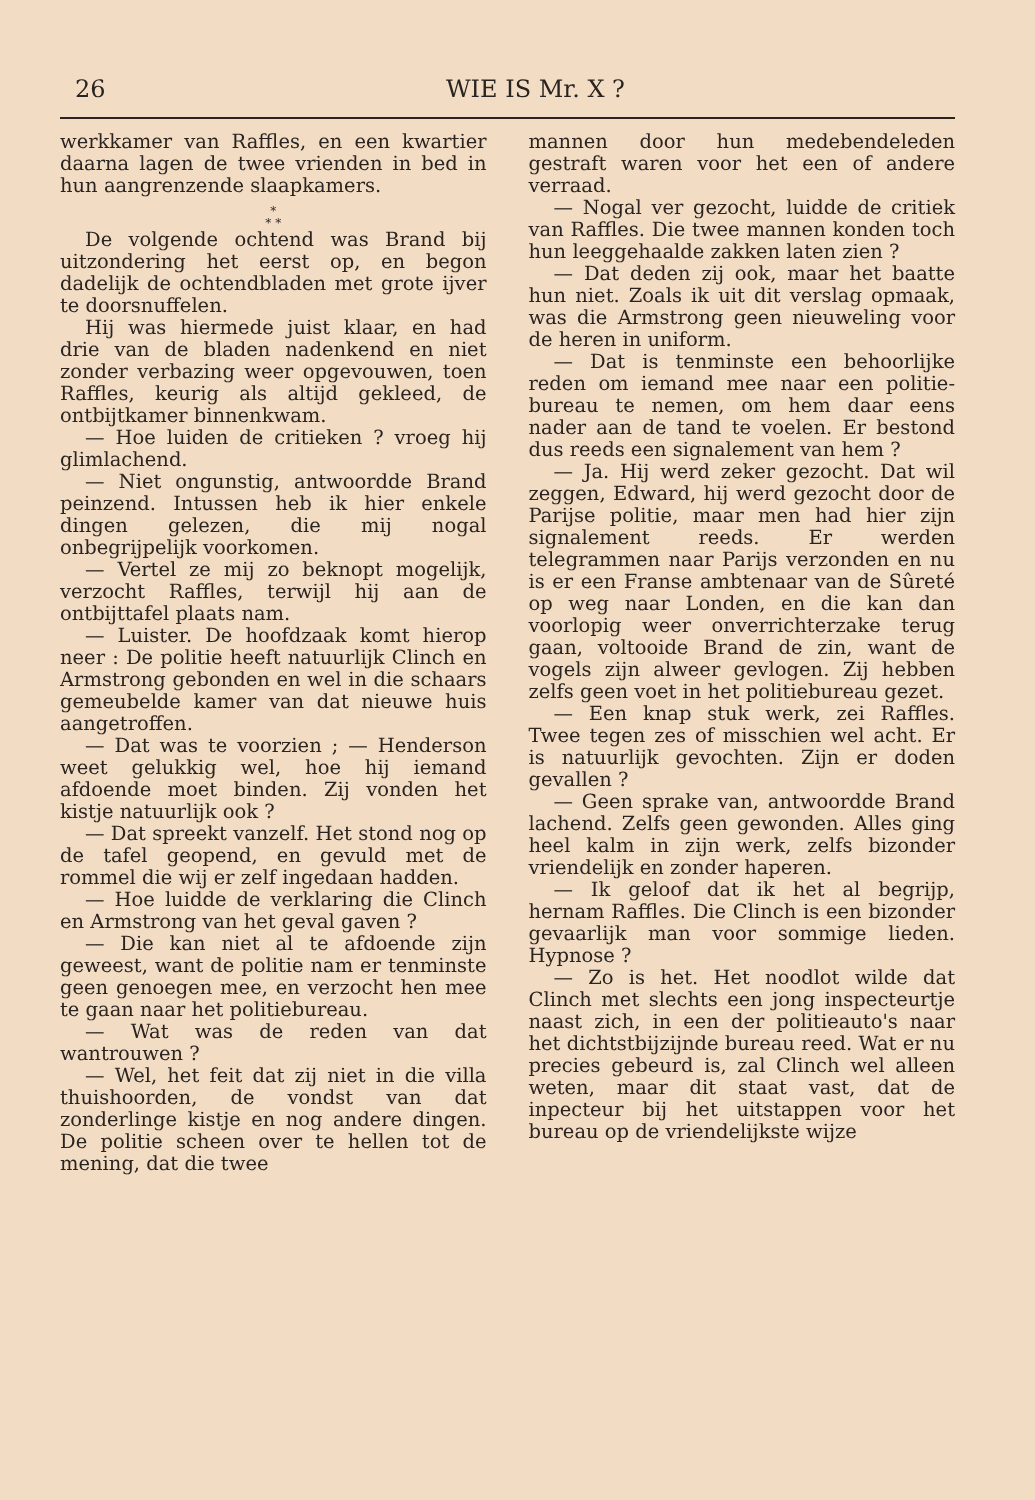26 WIE IS Mr. X ?
werkkamer van Raffles, en een kwartier daarna lagen de twee vrienden in bed in hun aangrenzende slaapkamers.
*
* *
De volgende ochtend was Brand bij uitzondering het eerst op, en begon dadelijk de ochtendbladen met grote ijver te doorsnuffelen.
Hij was hiermede juist klaar, en had drie van de bladen nadenkend en niet zonder verbazing weer opgevouwen, toen Raffles, keurig als altijd gekleed, de ontbijtkamer binnenkwam.
— Hoe luiden de critieken ? vroeg hij glimlachend.
— Niet ongunstig, antwoordde Brand peinzend. Intussen heb ik hier enkele dingen gelezen, die mij nogal onbegrijpelijk voorkomen.
— Vertel ze mij zo beknopt mogelijk, verzocht Raffles, terwijl hij aan de ontbijttafel plaats nam.
— Luister. De hoofdzaak komt hierop neer : De politie heeft natuurlijk Clinch en Armstrong gebonden en wel in die schaars gemeubelde kamer van dat nieuwe huis aangetroffen.
— Dat was te voorzien ; — Henderson weet gelukkig wel, hoe hij iemand afdoende moet binden. Zij vonden het kistje natuurlijk ook ?
— Dat spreekt vanzelf. Het stond nog op de tafel geopend, en gevuld met de rommel die wij er zelf ingedaan hadden.
— Hoe luidde de verklaring die Clinch en Armstrong van het geval gaven ?
— Die kan niet al te afdoende zijn geweest, want de politie nam er tenminste geen genoegen mee, en verzocht hen mee te gaan naar het politiebureau.
— Wat was de reden van dat wantrouwen ?
— Wel, het feit dat zij niet in die villa thuishoorden, de vondst van dat zonderlinge kistje en nog andere dingen. De politie scheen over te hellen tot de mening, dat die twee
mannen door hun medebendeleden gestraft waren voor het een of andere verraad.
— Nogal ver gezocht, luidde de critiek van Raffles. Die twee mannen konden toch hun leeggehaalde zakken laten zien ?
— Dat deden zij ook, maar het baatte hun niet. Zoals ik uit dit verslag opmaak, was die Armstrong geen nieuweling voor de heren in uniform.
— Dat is tenminste een behoorlijke reden om iemand mee naar een politie-bureau te nemen, om hem daar eens nader aan de tand te voelen. Er bestond dus reeds een signalement van hem ?
— Ja. Hij werd zeker gezocht. Dat wil zeggen, Edward, hij werd gezocht door de Parijse politie, maar men had hier zijn signalement reeds. Er werden telegrammen naar Parijs verzonden en nu is er een Franse ambtenaar van de Sûreté op weg naar Londen, en die kan dan voorlopig weer onverrichterzake terug gaan, voltooide Brand de zin, want de vogels zijn alweer gevlogen. Zij hebben zelfs geen voet in het politiebureau gezet.
— Een knap stuk werk, zei Raffles. Twee tegen zes of misschien wel acht. Er is natuurlijk gevochten. Zijn er doden gevallen ?
— Geen sprake van, antwoordde Brand lachend. Zelfs geen gewonden. Alles ging heel kalm in zijn werk, zelfs bizonder vriendelijk en zonder haperen.
— Ik geloof dat ik het al begrijp, hernam Raffles. Die Clinch is een bizonder gevaarlijk man voor sommige lieden. Hypnose ?
— Zo is het. Het noodlot wilde dat Clinch met slechts een jong inspecteurtje naast zich, in een der politieauto's naar het dichtstbijzijnde bureau reed. Wat er nu precies gebeurd is, zal Clinch wel alleen weten, maar dit staat vast, dat de inpecteur bij het uitstappen voor het bureau op de vriendelijkste wijze